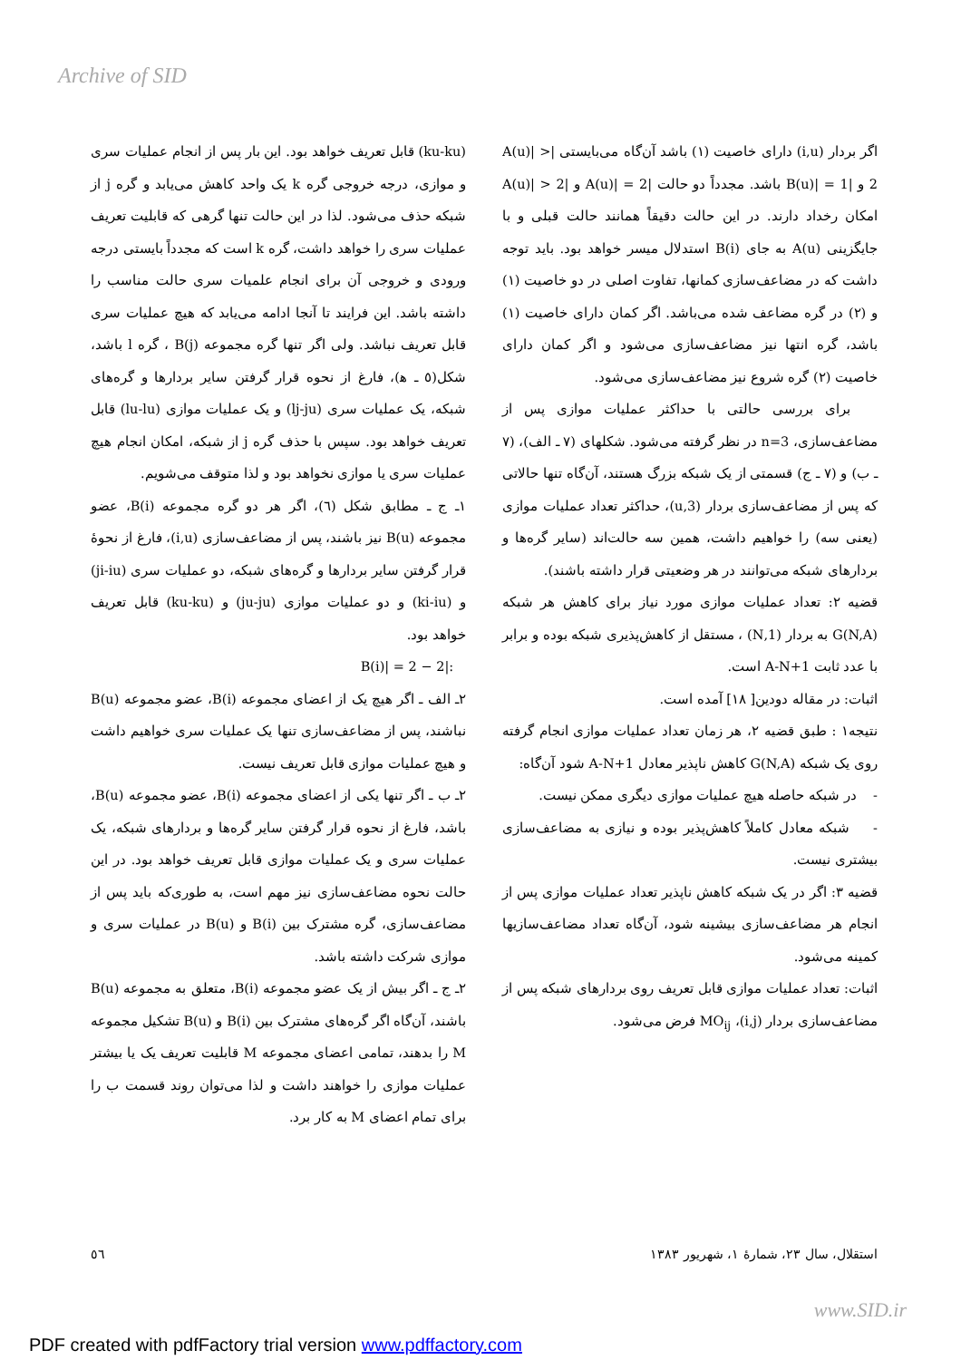Archive of SID
(ku-ku) قابل تعریف خواهد بود. این بار پس از انجام عملیات سری و موازی، درجه خروجی گره k یک واحد کاهش می‌یابد و گره j از شبکه حذف می‌شود. لذا در این حالت تنها گرهی که قابلیت تعریف عملیات سری را خواهد داشت، گره k است که مجدداً بایستی درجه ورودی و خروجی آن برای انجام علمیات سری حالت مناسب را داشته باشد. این فرایند تا آنجا ادامه می‌یابد که هیچ عملیات سری قابل تعریف نباشد. ولی اگر تنها گره مجموعه B(j) ، گره l باشد، شکل(٥ ـ ﻫ)، فارغ از نحوه قرار گرفتن سایر بردارها و گره‌های شبکه، یک عملیات سری (lj-ju) و یک عملیات موازی (lu-lu) قابل تعریف خواهد بود. سپس با حذف گره j از شبکه، امکان انجام هیچ عملیات سری یا موازی نخواهد بود و لذا متوقف می‌شویم.
١ـ ج ـ مطابق شکل (٦)، اگر هر دو گره مجموعه B(i)، عضو مجموعه B(u) نیز باشند، پس از مضاعف‌سازی (i,u)، فارغ از نحوهٔ قرار گرفتن سایر بردارها و گره‌های شبکه، دو عملیات سری (ji-iu) و (ki-iu) و دو عملیات موازی (ju-ju) و (ku-ku) قابل تعریف خواهد بود.
:|B(i)| = 2 − 2
٢ـ الف ـ اگر هیچ یک از اعضای مجموعه B(i)، عضو مجموعه B(u) نباشند، پس از مضاعف‌سازی تنها یک عملیات سری خواهیم داشت و هیچ عملیات موازی قابل تعریف نیست.
٢ـ ب ـ اگر تنها یکی از اعضای مجموعه B(i)، عضو مجموعه B(u)، باشد، فارغ از نحوه قرار گرفتن سایر گره‌ها و بردارهای شبکه، یک عملیات سری و یک عملیات موازی قابل تعریف خواهد بود. در این حالت نحوه مضاعف‌سازی نیز مهم است، به طوری‌که باید پس از مضاعف‌سازی، گره مشترک بین B(i) و B(u) در عملیات سری و موازی شرکت داشته باشد.
٢ـ ج ـ اگر بیش از یک عضو مجموعه B(i)، متعلق به مجموعه B(u) باشند، آن‌گاه اگر گره‌های مشترک بین B(i) و B(u) تشکیل مجموعه M را بدهند، تمامی اعضای مجموعه M قابلیت تعریف یک یا بیشتر عملیات موازی را خواهند داشت و لذا می‌توان روند قسمت ب را برای تمام اعضای M به کار برد.
اگر بردار (i,u) دارای خاصیت (١) باشد آن‌گاه می‌بایستی |A(u)| > 2 و |B(u)| = 1 باشد. مجدداً دو حالت |A(u)| = 2 و |A(u)| > 2 امکان رخداد دارند. در این حالت دقیقاً همانند حالت قبلی و با جایگزینی A(u) به جای B(i) استدلال میسر خواهد بود. باید توجه داشت که در مضاعف‌سازی کمانها، تفاوت اصلی در دو خاصیت (١) و (٢) در گره مضاعف شده می‌باشد. اگر کمان دارای خاصیت (١) باشد، گره انتها نیز مضاعف‌سازی می‌شود و اگر کمان دارای خاصیت (٢) گره شروع نیز مضاعف‌سازی می‌شود.
برای بررسی حالتی با حداکثر عملیات موازی پس از مضاعف‌سازی، n=3 در نظر گرفته می‌شود. شکلهای (٧ ـ الف)، (٧ ـ ب) و (٧ ـ ج) قسمتی از یک شبکه بزرگ هستند، آن‌گاه تنها حالاتی که پس از مضاعف‌سازی بردار (3,u)، حداکثر تعداد عملیات موازی (یعنی سه) را خواهیم داشت، همین سه حالت‌اند (سایر گره‌ها و بردارهای شبکه می‌توانند در هر وضعیتی قرار داشته باشند).
قضیه ٢: تعداد عملیات موازی مورد نیاز برای کاهش هر شبکه G(N,A) به بردار (1,N) ، مستقل از کاهش‌پذیری شبکه بوده و برابر با عدد ثابت A-N+1 است.
اثبات: در مقاله دودین[ ١٨] آمده است.
نتیجه١ : طبق قضیه ٢، هر زمان تعداد عملیات موازی انجام گرفته روی یک شبکه G(N,A) کاهش ناپذیر معادل A-N+1 شود آن‌گاه:
- در شبکه حاصله هیچ عملیات موازی دیگری ممکن نیست.
- شبکه معادل کاملاً کاهش‌پذیر بوده و نیازی به مضاعف‌سازی بیشتری نیست.
قضیه ٣: اگر در یک شبکه کاهش ناپذیر تعداد عملیات موازی پس از انجام هر مضاعف‌سازی بیشینه شود، آن‌گاه تعداد مضاعف‌سازیها کمینه می‌شود.
اثبات: تعداد عملیات موازی قابل تعریف روی بردارهای شبکه پس از مضاعف‌سازی بردار (i,j)، MO<sub>ij</sub> فرض می‌شود.
٥٦ استقلال، سال ٢٣، شمارهٔ ١، شهریور ١٣٨٣
www.SID.ir
PDF created with pdfFactory trial version www.pdffactory.com